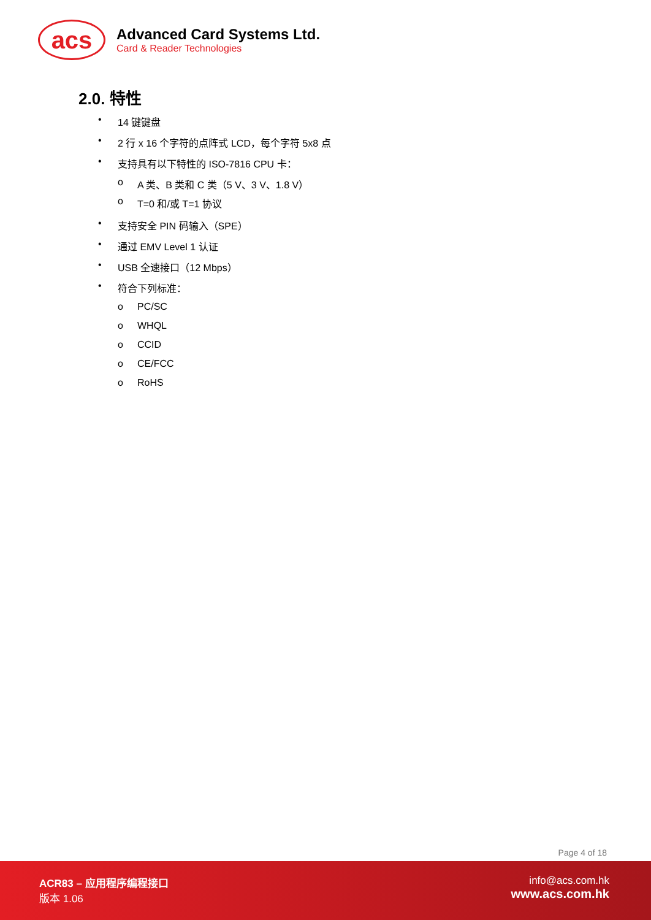acs
Advanced Card Systems Ltd.
Card & Reader Technologies
2.0. 特性
• 14 键键盘
• 2 行 x 16 个字符的点阵式 LCD，每个字符 5x8 点
• 支持具有以下特性的 ISO-7816 CPU 卡：
o A 类、B 类和 C 类（5 V、3 V、1.8 V）
o T=0 和/或 T=1 协议
• 支持安全 PIN 码输入（SPE）
• 通过 EMV Level 1 认证
• USB 全速接口（12 Mbps）
• 符合下列标准：
o PC/SC
o WHQL
o CCID
o CE/FCC
o RoHS
Page 4 of 18
ACR83 – 应用程序编程接口
版本 1.06
info@acs.com.hk
www.acs.com.hk